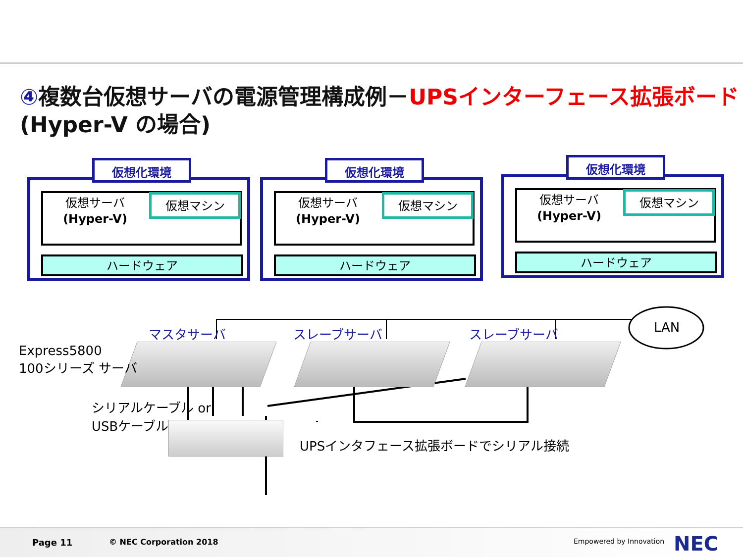④複数台仮想サーバの電源管理構成例－UPSインターフェース拡張ボード
(Hyper-V の場合)
仮想化環境
仮想サーバ
(Hyper-V)
仮想マシン
ハードウェア
仮想化環境
仮想サーバ
(Hyper-V)
仮想マシン
ハードウェア
仮想化環境
仮想サーバ
(Hyper-V)
仮想マシン
ハードウェア
マスタサーバ スレーブサーバ スレーブサーバ LAN
Express5800
100シリーズ サーバ
シリアルケーブル or
USBケーブル
UPSインタフェース拡張ボードでシリアル接続
Page 11 © NEC Corporation 2018 Empowered by Innovation NEC